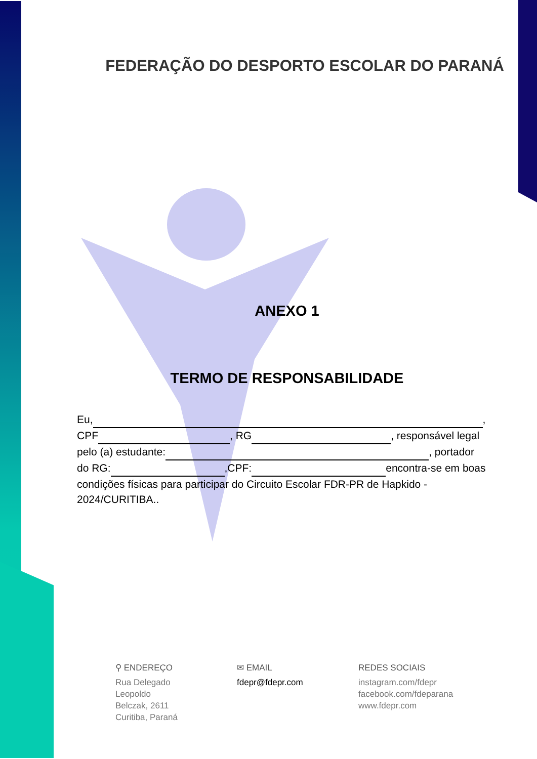FEDERAÇÃO DO DESPORTO ESCOLAR DO PARANÁ
ANEXO 1
TERMO DE RESPONSABILIDADE
Eu, ,
CPF , RG , responsável legal
pelo (a) estudante: , portador
do RG: ,CPF: encontra-se em boas
condições físicas para participar do Circuito Escolar FDR-PR de Hapkido - 2024/CURITIBA..
⚲ ENDEREÇO
Rua Delegado
Leopoldo
Belczak, 2611
Curitiba, Paraná
✉ EMAIL
fdepr@fdepr.com
REDES SOCIAIS
instagram.com/fdepr
facebook.com/fdeparana
www.fdepr.com